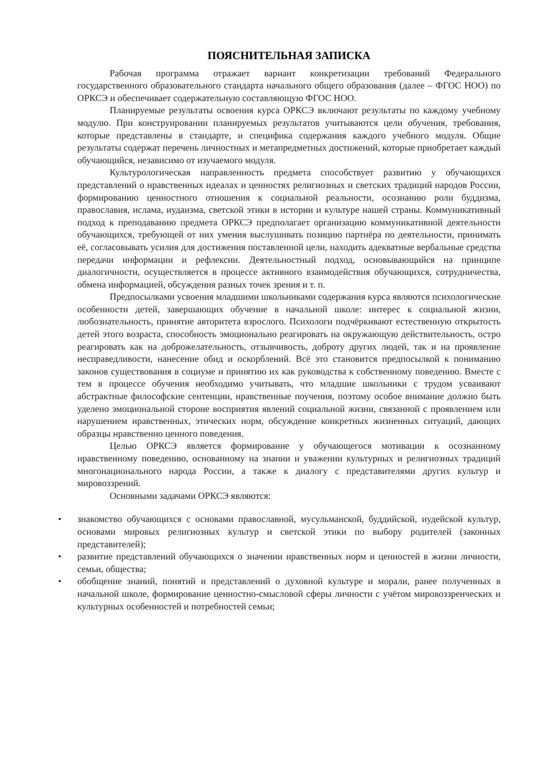ПОЯСНИТЕЛЬНАЯ ЗАПИСКА
Рабочая программа отражает вариант конкретизации требований Федерального государственного образовательного стандарта начального общего образования (далее – ФГОС НОО) по ОРКСЭ и обеспечивает содержательную составляющую ФГОС НОО.
Планируемые результаты освоения курса ОРКСЭ включают результаты по каждому учебному модулю. При конструировании планируемых результатов учитываются цели обучения, требования, которые представлены в стандарте, и специфика содержания каждого учебного модуля. Общие результаты содержат перечень личностных и метапредметных достижений, которые приобретает каждый обучающийся, независимо от изучаемого модуля.
Культурологическая направленность предмета способствует развитию у обучающихся представлений о нравственных идеалах и ценностях религиозных и светских традиций народов России, формированию ценностного отношения к социальной реальности, осознанию роли буддизма, православия, ислама, иудаизма, светской этики в истории и культуре нашей страны. Коммуникативный подход к преподаванию предмета ОРКСЭ предполагает организацию коммуникативной деятельности обучающихся, требующей от них умения выслушивать позицию партнёра по деятельности, принимать её, согласовывать усилия для достижения поставленной цели, находить адекватные вербальные средства передачи информации и рефлексии. Деятельностный подход, основывающийся на принципе диалогичности, осуществляется в процессе активного взаимодействия обучающихся, сотрудничества, обмена информацией, обсуждения разных точек зрения и т. п.
Предпосылками усвоения младшими школьниками содержания курса являются психологические особенности детей, завершающих обучение в начальной школе: интерес к социальной жизни, любознательность, принятие авторитета взрослого. Психологи подчёркивают естественную открытость детей этого возраста, способность эмоционально реагировать на окружающую действительность, остро реагировать как на доброжелательность, отзывчивость, доброту других людей, так и на проявление несправедливости, нанесение обид и оскорблений. Всё это становится предпосылкой к пониманию законов существования в социуме и принятию их как руководства к собственному поведению. Вместе с тем в процессе обучения необходимо учитывать, что младшие школьники с трудом усваивают абстрактные философские сентенции, нравственные поучения, поэтому особое внимание должно быть уделено эмоциональной стороне восприятия явлений социальной жизни, связанной с проявлением или нарушением нравственных, этических норм, обсуждение конкретных жизненных ситуаций, дающих образцы нравственно ценного поведения.
Целью ОРКСЭ является формирование у обучающегося мотивации к осознанному нравственному поведению, основанному на знании и уважении культурных и религиозных традиций многонационального народа России, а также к диалогу с представителями других культур и мировоззрений.
Основными задачами ОРКСЭ являются:
• знакомство обучающихся с основами православной, мусульманской, буддийской, иудейской культур, основами мировых религиозных культур и светской этики по выбору родителей (законных представителей);
• развитие представлений обучающихся о значении нравственных норм и ценностей в жизни личности, семьи, общества;
• обобщение знаний, понятий и представлений о духовной культуре и морали, ранее полученных в начальной школе, формирование ценностно-смысловой сферы личности с учётом мировоззренческих и культурных особенностей и потребностей семьи;